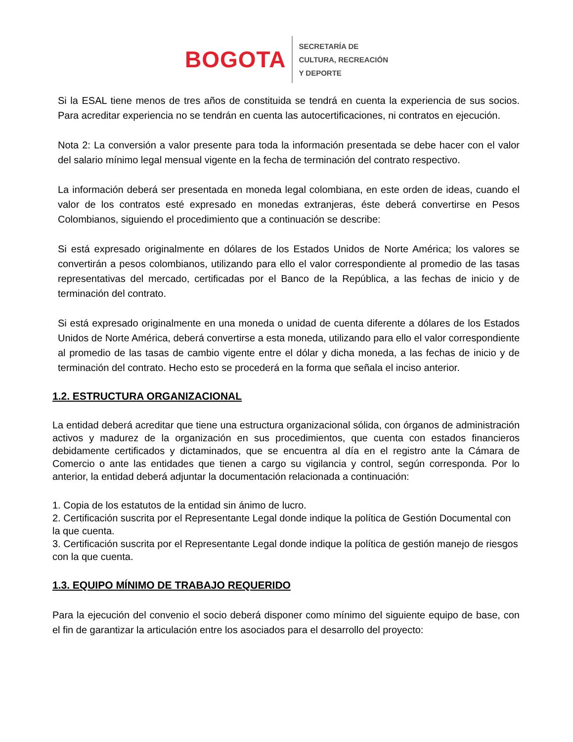BOGOTA
SECRETARÍA DE
CULTURA, RECREACIÓN
Y DEPORTE
Si la ESAL tiene menos de tres años de constituida se tendrá en cuenta la experiencia de sus socios. Para acreditar experiencia no se tendrán en cuenta las autocertificaciones, ni contratos en ejecución.
Nota 2: La conversión a valor presente para toda la información presentada se debe hacer con el valor del salario mínimo legal mensual vigente en la fecha de terminación del contrato respectivo.
La información deberá ser presentada en moneda legal colombiana, en este orden de ideas, cuando el valor de los contratos esté expresado en monedas extranjeras, éste deberá convertirse en Pesos Colombianos, siguiendo el procedimiento que a continuación se describe:
Si está expresado originalmente en dólares de los Estados Unidos de Norte América; los valores se convertirán a pesos colombianos, utilizando para ello el valor correspondiente al promedio de las tasas representativas del mercado, certificadas por el Banco de la República, a las fechas de inicio y de terminación del contrato.
Si está expresado originalmente en una moneda o unidad de cuenta diferente a dólares de los Estados Unidos de Norte América, deberá convertirse a esta moneda, utilizando para ello el valor correspondiente al promedio de las tasas de cambio vigente entre el dólar y dicha moneda, a las fechas de inicio y de terminación del contrato. Hecho esto se procederá en la forma que señala el inciso anterior.
1.2. ESTRUCTURA ORGANIZACIONAL
La entidad deberá acreditar que tiene una estructura organizacional sólida, con órganos de administración activos y madurez de la organización en sus procedimientos, que cuenta con estados financieros debidamente certificados y dictaminados, que se encuentra al día en el registro ante la Cámara de Comercio o ante las entidades que tienen a cargo su vigilancia y control, según corresponda. Por lo anterior, la entidad deberá adjuntar la documentación relacionada a continuación:
1. Copia de los estatutos de la entidad sin ánimo de lucro.
2. Certificación suscrita por el Representante Legal donde indique la política de Gestión Documental con la que cuenta.
3. Certificación suscrita por el Representante Legal donde indique la política de gestión manejo de riesgos con la que cuenta.
1.3. EQUIPO MÍNIMO DE TRABAJO REQUERIDO
Para la ejecución del convenio el socio deberá disponer como mínimo del siguiente equipo de base, con el fin de garantizar la articulación entre los asociados para el desarrollo del proyecto: